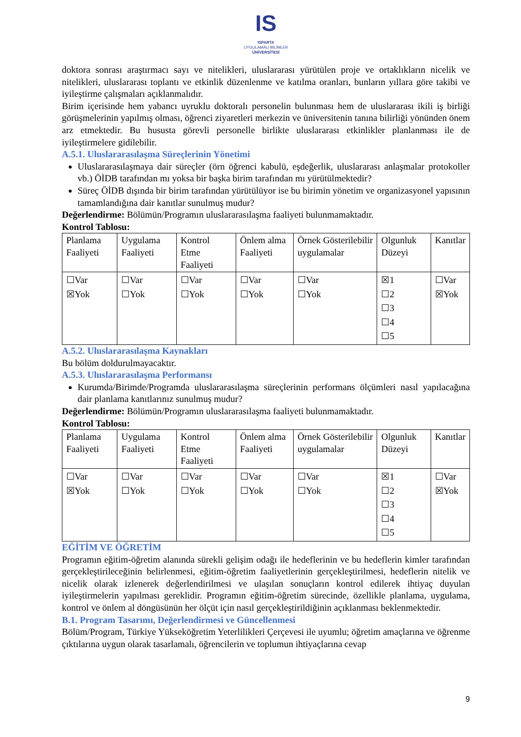IS
ISPARTA
UYGULAMALI BİLİMLER
ÜNİVERSİTESİ
doktora sonrası araştırmacı sayı ve nitelikleri, uluslararası yürütülen proje ve ortaklıkların nicelik ve nitelikleri, uluslararası toplantı ve etkinlik düzenlenme ve katılma oranları, bunların yıllara göre takibi ve iyileştirme çalışmaları açıklanmalıdır.
Birim içerisinde hem yabancı uyruklu doktoralı personelin bulunması hem de uluslararası ikili iş birliği görüşmelerinin yapılmış olması, öğrenci ziyaretleri merkezin ve üniversitenin tanına bilirliği yönünden önem arz etmektedir. Bu hususta görevli personelle birlikte uluslararası etkinlikler planlanması ile de iyileştirmelere gidilebilir.
A.5.1. Uluslararasılaşma Süreçlerinin Yönetimi
Uluslararasılaşmaya dair süreçler (örn öğrenci kabulü, eşdeğerlik, uluslararası anlaşmalar protokoller vb.) ÖİDB tarafından mı yoksa bir başka birim tarafından mı yürütülmektedir?
Süreç ÖİDB dışında bir birim tarafından yürütülüyor ise bu birimin yönetim ve organizasyonel yapısının tamamlandığına dair kanıtlar sunulmuş mudur?
Değerlendirme: Bölümün/Programın uluslararasılaşma faaliyeti bulunmamaktadır.
Kontrol Tablosu:
| Planlama Faaliyeti | Uygulama Faaliyeti | Kontrol Etme Faaliyeti | Önlem alma Faaliyeti | Örnek Gösterilebilir uygulamalar | Olgunluk Düzeyi | Kanıtlar |
| ☐Var ☒Yok | ☐Var ☐Yok | ☐Var ☐Yok | ☐Var ☐Yok | ☐Var ☐Yok | ☒1 ☐2 ☐3 ☐4 ☐5 | ☐Var ☒Yok |
A.5.2. Uluslararasılaşma Kaynakları
Bu bölüm doldurulmayacaktır.
A.5.3. Uluslararasılaşma Performansı
Kurumda/Birimde/Programda uluslararasılaşma süreçlerinin performans ölçümleri nasıl yapılacağına dair planlama kanıtlarınız sunulmuş mudur?
Değerlendirme: Bölümün/Programın uluslararasılaşma faaliyeti bulunmamaktadır.
Kontrol Tablosu:
| Planlama Faaliyeti | Uygulama Faaliyeti | Kontrol Etme Faaliyeti | Önlem alma Faaliyeti | Örnek Gösterilebilir uygulamalar | Olgunluk Düzeyi | Kanıtlar |
| ☐Var ☒Yok | ☐Var ☐Yok | ☐Var ☐Yok | ☐Var ☐Yok | ☐Var ☐Yok | ☒1 ☐2 ☐3 ☐4 ☐5 | ☐Var ☒Yok |
EĞİTİM VE ÖĞRETİM
Programın eğitim-öğretim alanında sürekli gelişim odağı ile hedeflerinin ve bu hedeflerin kimler tarafından gerçekleştirileceğinin belirlenmesi, eğitim-öğretim faaliyetlerinin gerçekleştirilmesi, hedeflerin nitelik ve nicelik olarak izlenerek değerlendirilmesi ve ulaşılan sonuçların kontrol edilerek ihtiyaç duyulan iyileştirmelerin yapılması gereklidir. Programın eğitim-öğretim sürecinde, özellikle planlama, uygulama, kontrol ve önlem al döngüsünün her ölçüt için nasıl gerçekleştirildiğinin açıklanması beklenmektedir.
B.1. Program Tasarımı, Değerlendirmesi ve Güncellenmesi
Bölüm/Program, Türkiye Yükseköğretim Yeterlilikleri Çerçevesi ile uyumlu; öğretim amaçlarına ve öğrenme çıktılarına uygun olarak tasarlamalı, öğrencilerin ve toplumun ihtiyaçlarına cevap
9